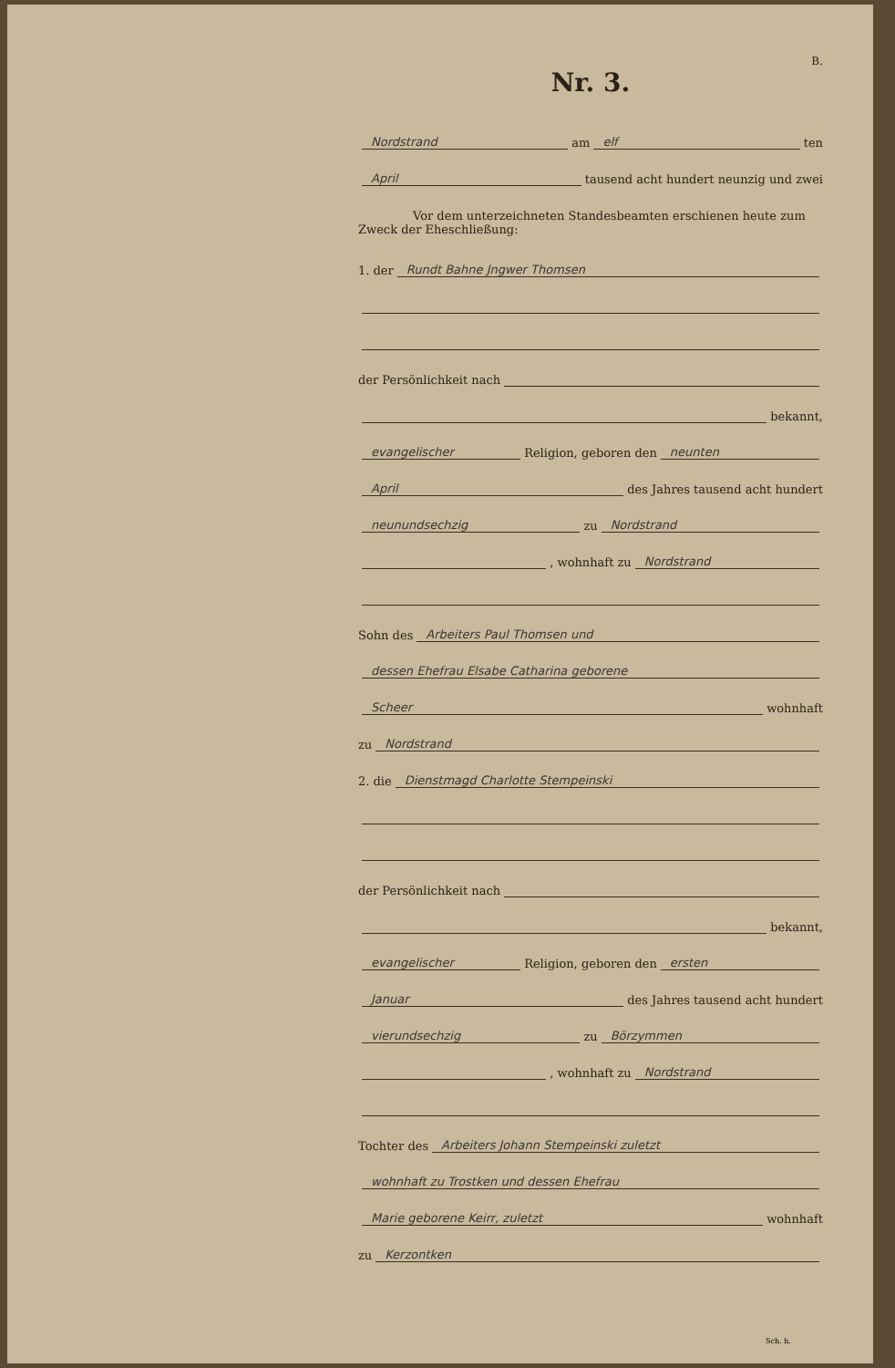B.
Nr. 3.
Nordstrand am elf ten
April tausend acht hundert neunzig und zwei
Vor dem unterzeichneten Standesbeamten erschienen heute zum Zweck der Eheschließung:
1. der Rundt Bahne Jngwer Thomsen
der Persönlichkeit nach
bekannt,
evangelischer Religion, geboren den neunten
April des Jahres tausend acht hundert
neunundsechzig zu Nordstrand
, wohnhaft zu Nordstrand
Sohn des Arbeiters Paul Thomsen und
dessen Ehefrau Elsabe Catharina geborene
Scheer wohnhaft
zu Nordstrand
2. die Dienstmagd Charlotte Stempeinski
der Persönlichkeit nach
bekannt,
evangelischer Religion, geboren den ersten
Januar des Jahres tausend acht hundert
vierundsechzig zu Börzymmen
, wohnhaft zu Nordstrand
Tochter des Arbeiters Johann Stempeinski zuletzt
wohnhaft zu Trostken und dessen Ehefrau
Marie geborene Keirr, zuletzt wohnhaft
zu Kerzontken
Sch. h.